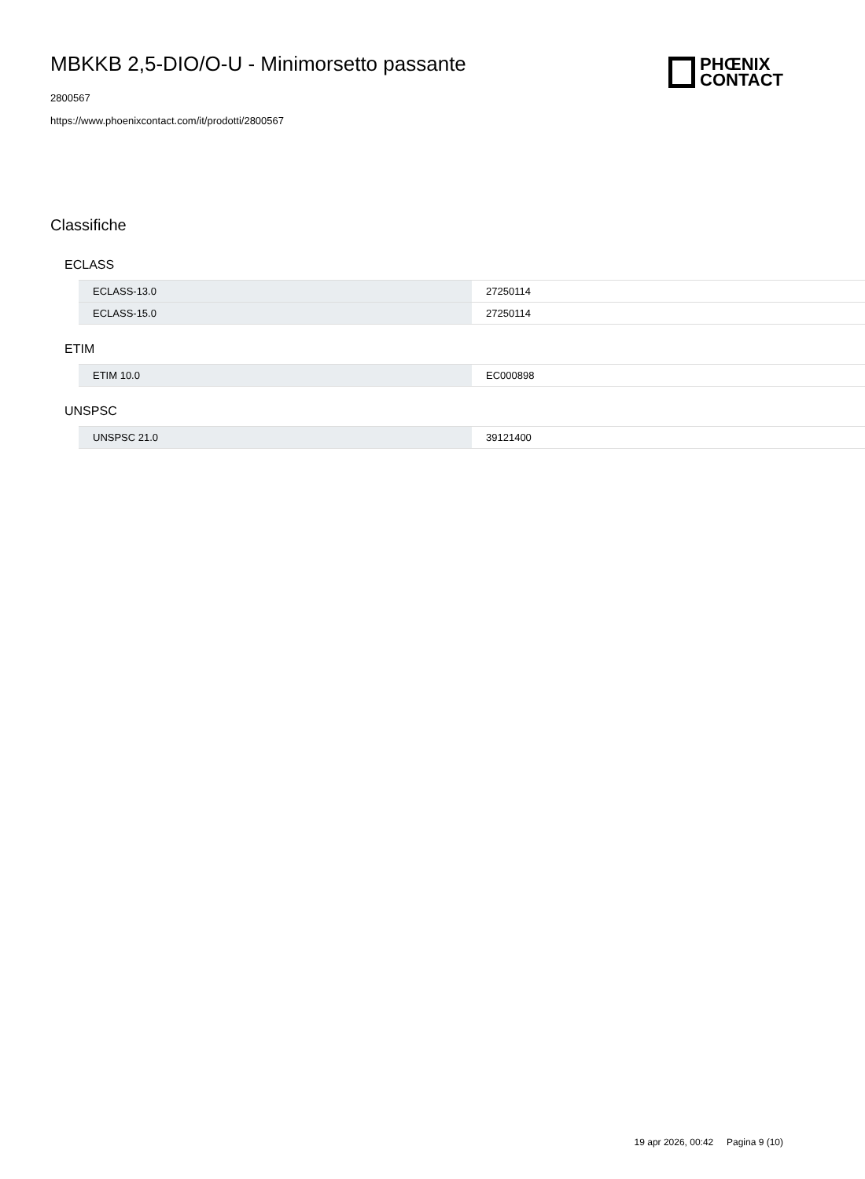MBKKB 2,5-DIO/O-U - Minimorsetto passante
2800567
https://www.phoenixcontact.com/it/prodotti/2800567
PHŒNIX
CONTACT
Classifiche
ECLASS
| ECLASS-13.0 | 27250114 |
| ECLASS-15.0 | 27250114 |
ETIM
| ETIM 10.0 | EC000898 |
UNSPSC
| UNSPSC 21.0 | 39121400 |
19 apr 2026, 00:42 Pagina 9 (10)